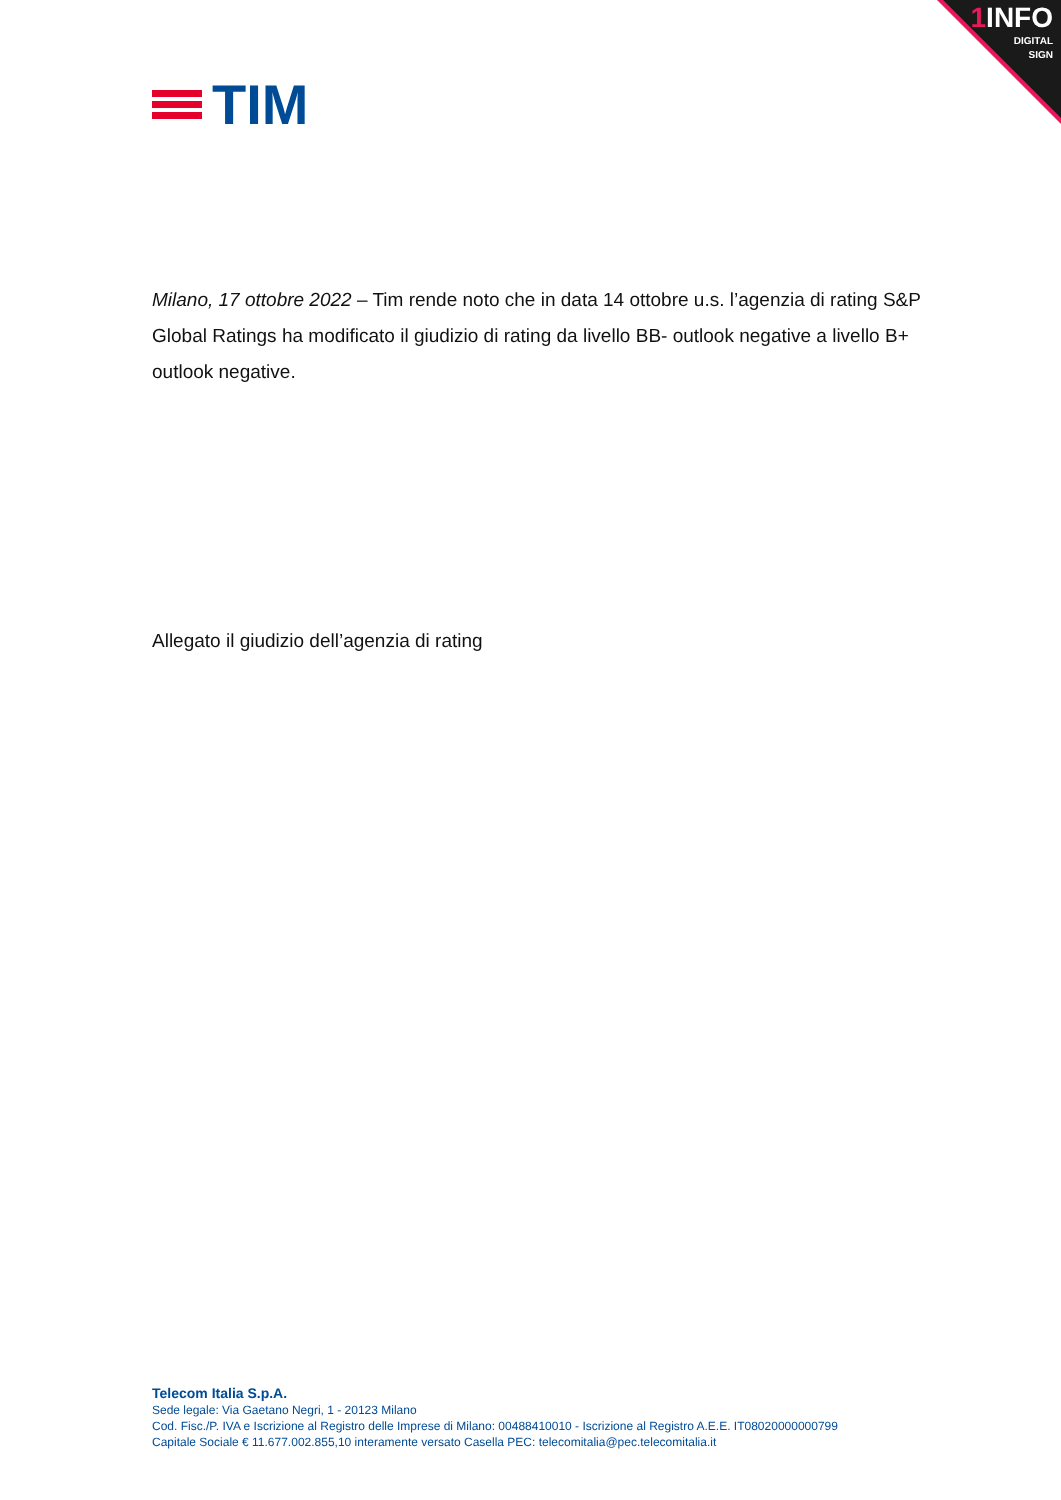1 INFO
DIGITAL
SIGN
TIM
Milano, 17 ottobre 2022 – Tim rende noto che in data 14 ottobre u.s. l’agenzia di rating S&P Global Ratings ha modificato il giudizio di rating da livello BB- outlook negative a livello B+ outlook negative.
Allegato il giudizio dell’agenzia di rating
Telecom Italia S.p.A.
Sede legale: Via Gaetano Negri, 1 - 20123 Milano
Cod. Fisc./P. IVA e Iscrizione al Registro delle Imprese di Milano: 00488410010 - Iscrizione al Registro A.E.E. IT08020000000799
Capitale Sociale € 11.677.002.855,10 interamente versato Casella PEC: telecomitalia@pec.telecomitalia.it